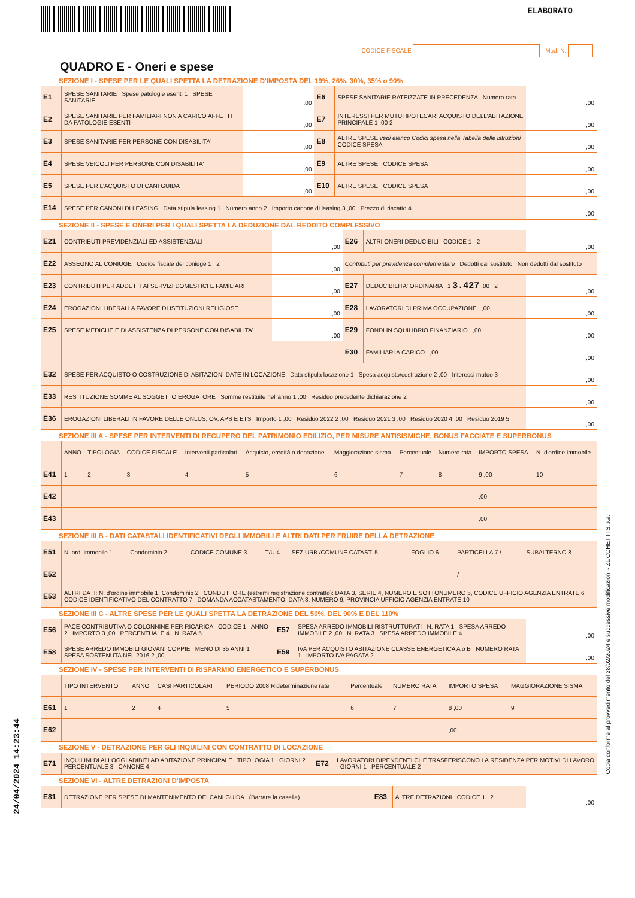ELABORATO
CODICE FISCALE Mod. N.
QUADRO E - Oneri e spese
SEZIONE I - SPESE PER LE QUALI SPETTA LA DETRAZIONE D'IMPOSTA DEL 19%, 26%, 30%, 35% o 90%
| E1 | SPESE SANITARIE Spese patologie esenti 1 SPESE SANITARIE | ,00 | E6 | SPESE SANITARIE RATEIZZATE IN PRECEDENZA Numero rata | ,00 |
| E2 | SPESE SANITARIE PER FAMILIARI NON A CARICO AFFETTI DA PATOLOGIE ESENTI | ,00 | E7 | INTERESSI PER MUTUI IPOTECARI ACQUISTO DELL'ABITAZIONE PRINCIPALE 1 ,00 2 | ,00 |
| E3 | SPESE SANITARIE PER PERSONE CON DISABILITA' | ,00 | E8 | ALTRE SPESE vedi elenco Codici spesa nella Tabella delle istruzioni CODICE SPESA | ,00 |
| E4 | SPESE VEICOLI PER PERSONE CON DISABILITA' | ,00 | E9 | ALTRE SPESE CODICE SPESA | ,00 |
| E5 | SPESE PER L'ACQUISTO DI CANI GUIDA | ,00 | E10 | ALTRE SPESE CODICE SPESA | ,00 |
| E14 | SPESE PER CANONI DI LEASING Data stipula leasing 1 Numero anno 2 Importo canone di leasing 3 ,00 Prezzo di riscatto 4 | | | | ,00 |
SEZIONE II - SPESE E ONERI PER I QUALI SPETTA LA DEDUZIONE DAL REDDITO COMPLESSIVO
| E21 | CONTRIBUTI PREVIDENZIALI ED ASSISTENZIALI | ,00 | E26 | ALTRI ONERI DEDUCIBILI CODICE 1 2 | ,00 |
| E22 | ASSEGNO AL CONIUGE Codice fiscale del coniuge 1 2 | ,00 | Contributi per previdenza complementare Dedotti dal sostituto Non dedotti dal sostituto | | |
| E23 | CONTRIBUTI PER ADDETTI AI SERVIZI DOMESTICI E FAMILIARI | ,00 | E27 | DEDUCIBILITA' ORDINARIA 1 3.427 ,00 2 | ,00 |
| E24 | EROGAZIONI LIBERALI A FAVORE DI ISTITUZIONI RELIGIOSE | ,00 | E28 | LAVORATORI DI PRIMA OCCUPAZIONE ,00 | ,00 |
| E25 | SPESE MEDICHE E DI ASSISTENZA DI PERSONE CON DISABILITA' | ,00 | E29 | FONDI IN SQUILIBRIO FINANZIARIO ,00 | ,00 |
| | | | E30 | FAMILIARI A CARICO ,00 | ,00 |
| E32 | SPESE PER ACQUISTO O COSTRUZIONE DI ABITAZIONI DATE IN LOCAZIONE Data stipula locazione 1 Spesa acquisto/costruzione 2 ,00 Interessi mutuo 3 | | | | ,00 |
| E33 | RESTITUZIONE SOMME AL SOGGETTO EROGATORE Somme restituite nell'anno 1 ,00 Residuo precedente dichiarazione 2 | | | | ,00 |
| E36 | EROGAZIONI LIBERALI IN FAVORE DELLE ONLUS, OV, APS E ETS Importo 1 ,00 Residuo 2022 2 ,00 Residuo 2021 3 ,00 Residuo 2020 4 ,00 Residuo 2019 5 | | | | ,00 |
SEZIONE III A - SPESE PER INTERVENTI DI RECUPERO DEL PATRIMONIO EDILIZIO, PER MISURE ANTISISMICHE, BONUS FACCIATE E SUPERBONUS
| | ANNO | TIPOLOGIA | CODICE FISCALE | Interventi particolari | Acquisto, eredità o donazione | Maggiorazione sisma | Percentuale | Numero rata | IMPORTO SPESA | N. d'ordine immobile |
| E41 | 1 | 2 | 3 | 4 | 5 | 6 | 7 | 8 | 9 ,00 | 10 |
| E42 | | | | | | | | | ,00 | |
| E43 | | | | | | | | | ,00 | |
SEZIONE III B - DATI CATASTALI IDENTIFICATIVI DEGLI IMMOBILI E ALTRI DATI PER FRUIRE DELLA DETRAZIONE
| E51 | N. ord. immobile 1 | Condominio 2 | CODICE COMUNE 3 | T/U 4 | SEZ.URB./COMUNE CATAST. 5 | FOGLIO 6 | PARTICELLA 7 / | SUBALTERNO 8 |
| E52 | | | | | | | / | |
| E53 | ALTRI DATI: N. d'ordine immobile 1, Condominio 2 CONDUTTORE (estremi registrazione contratto): DATA 3, SERIE 4, NUMERO E SOTTONUMERO 5, CODICE UFFICIO AGENZIA ENTRATE 6 CODICE IDENTIFICATIVO DEL CONTRATTO 7 DOMANDA ACCATASTAMENTO: DATA 8, NUMERO 9, PROVINCIA UFFICIO AGENZIA ENTRATE 10 | | | | | | | |
SEZIONE III C - ALTRE SPESE PER LE QUALI SPETTA LA DETRAZIONE DEL 50%, DEL 90% E DEL 110%
| E56 | PACE CONTRIBUTIVA O COLONNINE PER RICARICA CODICE 1 ANNO 2 IMPORTO 3 ,00 PERCENTUALE 4 N. RATA 5 | E57 | SPESA ARREDO IMMOBILI RISTRUTTURATI N. RATA 1 SPESA ARREDO IMMOBILE 2 ,00 N. RATA 3 SPESA ARREDO IMMOBILE 4 | ,00 |
| E58 | SPESE ARREDO IMMOBILI GIOVANI COPPIE MENO DI 35 ANNI 1 SPESA SOSTENUTA NEL 2016 2 ,00 | E59 | IVA PER ACQUISTO ABITAZIONE CLASSE ENERGETICA A o B NUMERO RATA 1 IMPORTO IVA PAGATA 2 | ,00 |
SEZIONE IV - SPESE PER INTERVENTI DI RISPARMIO ENERGETICO E SUPERBONUS
| | TIPO INTERVENTO | ANNO | CASI PARTICOLARI | PERIODO 2008 Rideterminazione rate | Percentuale | NUMERO RATA | IMPORTO SPESA | MAGGIORAZIONE SISMA |
| E61 | 1 | 2 | 4 | 5 | 6 | 7 | 8 ,00 | 9 |
| E62 | | | | | | | ,00 | |
SEZIONE V - DETRAZIONE PER GLI INQUILINI CON CONTRATTO DI LOCAZIONE
| E71 | INQUILINI DI ALLOGGI ADIBITI AD ABITAZIONE PRINCIPALE TIPOLOGIA 1 GIORNI 2 PERCENTUALE 3 CANONE 4 | E72 | LAVORATORI DIPENDENTI CHE TRASFERISCONO LA RESIDENZA PER MOTIVI DI LAVORO GIORNI 1 PERCENTUALE 2 |
SEZIONE VI - ALTRE DETRAZIONI D'IMPOSTA
| E81 | DETRAZIONE PER SPESE DI MANTENIMENTO DEI CANI GUIDA (Barrare la casella) | E83 | ALTRE DETRAZIONI CODICE 1 2 | ,00 |
Copia conforme al provvedimento del 28/02/2024 e successive modificazioni - ZUCCHETTI S.p.a.
24/04/2024 14:23:44